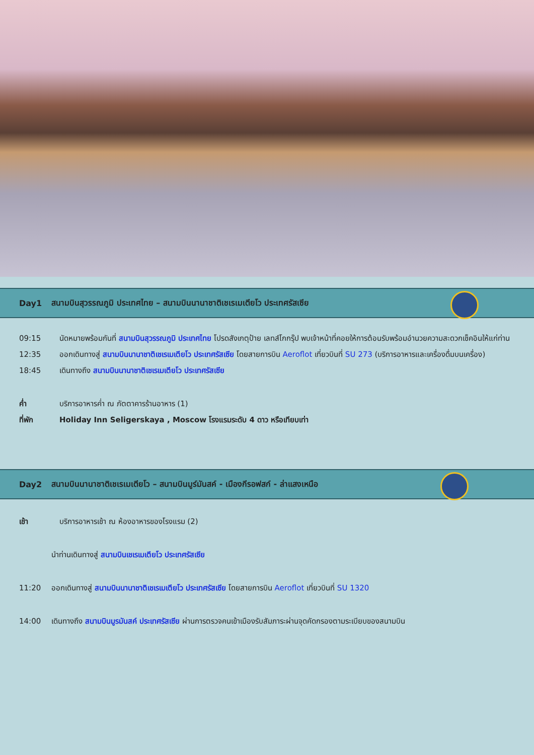Day1 สนามบินสุวรรณภูมิ ประเทศไทย – สนามบินนานาชาติเชเรเมเตียโว ประเทศรัสเซีย
09:15 นัดหมายพร้อมกันที่ สนามบินสุวรรณภูมิ ประเทศไทย โปรดสังเกตุป้าย เลทส์โกกรุ๊ป พบเจ้าหน้าที่คอยให้การต้อนรับพร้อมอำนวยความสะดวกเช็คอินให้แก่ท่าน
12:35 ออกเดินทางสู่ สนามบินนานาชาติเชเรเมเตียโว ประเทศรัสเซีย โดยสายการบิน Aeroflot เที่ยวบินที่ SU 273 (บริการอาหารและเครื่องดื่มบนเครื่อง)
18:45 เดินทางถึง สนามบินนานาชาติเชเรเมเตียโว ประเทศรัสเซีย
ค่ำ บริการอาหารค่ำ ณ ภัตตาคารร้านอาหาร (1)
ที่พัก Holiday Inn Seligerskaya , Moscow โรงแรมระดับ 4 ดาว หรือเทียบเท่า
Day2 สนามบินนานาชาติเชเรเมเตียโว – สนามบินมูร์มันสค์ - เมืองกีรอฟสก์ - ล่าแสงเหนือ
เช้า บริการอาหารเช้า ณ ห้องอาหารของโรงแรม (2)
นำท่านเดินทางสู่ สนามบินเชเรเมเตียโว ประเทศรัสเซีย
11:20 ออกเดินทางสู่ สนามบินนานาชาติเชเรเมเตียโว ประเทศรัสเซีย โดยสายการบิน Aeroflot เที่ยวบินที่ SU 1320
14:00 เดินทางถึง สนามบินมูรมันสค์ ประเทศรัสเซีย ผ่านการตรวจคนเข้าเมืองรับสัมภาระผ่านจุดคัดกรองตามระเบียบของสนามบิน